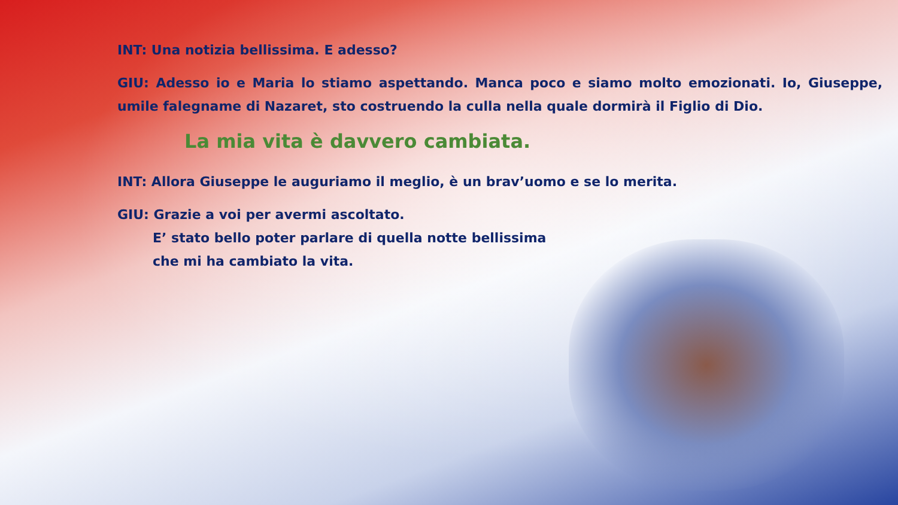INT: Una notizia bellissima. E adesso?
GIU: Adesso io e Maria lo stiamo aspettando. Manca poco e siamo molto emozionati. Io, Giuseppe, umile falegname di Nazaret, sto costruendo la culla nella quale dormirà il Figlio di Dio.
La mia vita è davvero cambiata.
INT: Allora Giuseppe le auguriamo il meglio, è un brav’uomo e se lo merita.
GIU: Grazie a voi per avermi ascoltato.
E’ stato bello poter parlare di quella notte bellissima
che mi ha cambiato la vita.